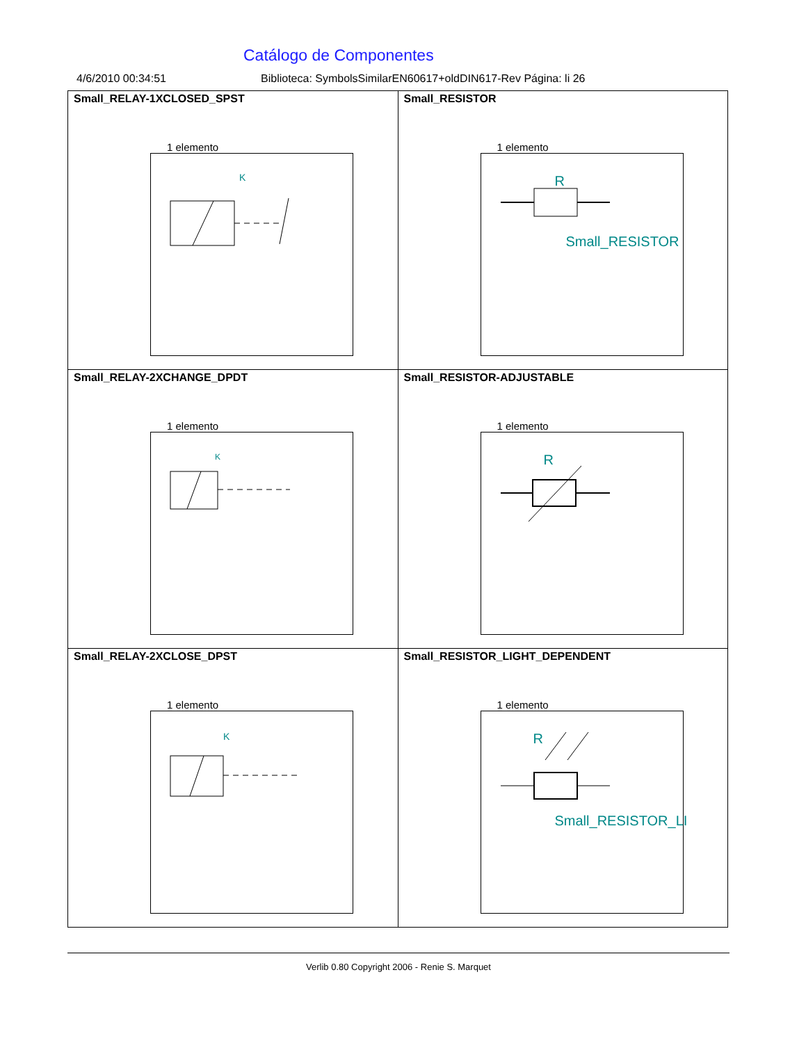Catálogo de Componentes
4/6/2010 00:34:51 Biblioteca: SymbolsSimilarEN60617+oldDIN617-Rev Página: li 26
| Small_RELAY-1XCLOSED_SPST 1 elemento K | Small_RESISTOR 1 elemento R Small_RESISTOR |
| Small_RELAY-2XCHANGE_DPDT 1 elemento K | Small_RESISTOR-ADJUSTABLE 1 elemento R |
| Small_RELAY-2XCLOSE_DPST 1 elemento K | Small_RESISTOR_LIGHT_DEPENDENT 1 elemento R Small_RESISTOR_LI |
Verlib 0.80 Copyright 2006 - Renie S. Marquet